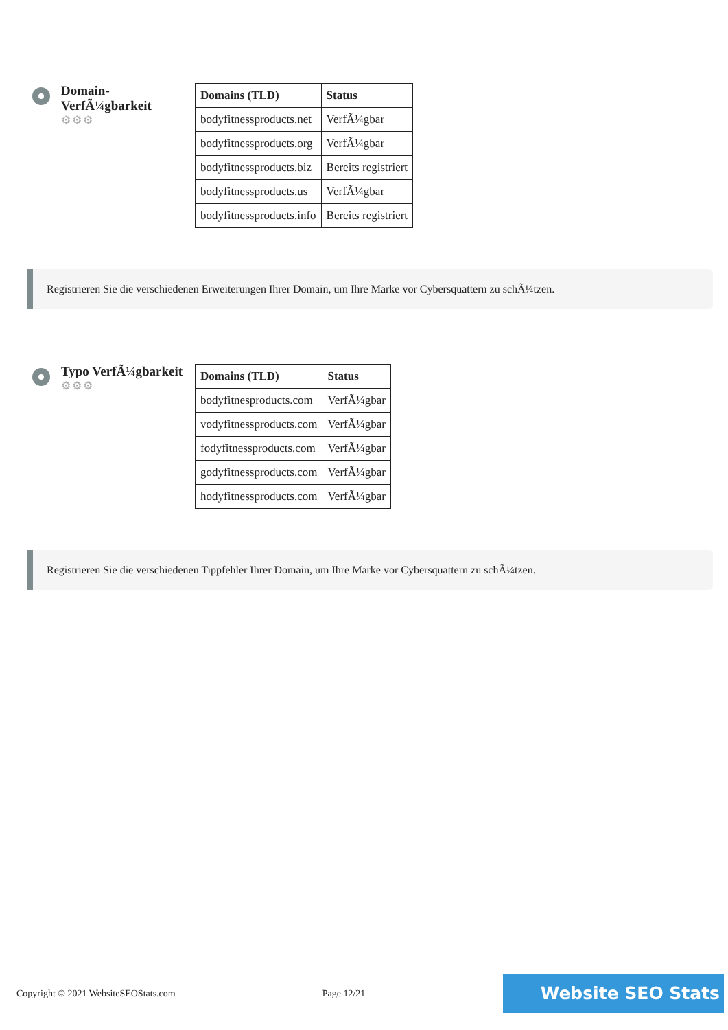Domain-VerfÃ¼gbarkeit
⚙⚙⚙
| Domains (TLD) | Status |
| --- | --- |
| bodyfitnessproducts.net | VerfÃ¼gbar |
| bodyfitnessproducts.org | VerfÃ¼gbar |
| bodyfitnessproducts.biz | Bereits registriert |
| bodyfitnessproducts.us | VerfÃ¼gbar |
| bodyfitnessproducts.info | Bereits registriert |
Registrieren Sie die verschiedenen Erweiterungen Ihrer Domain, um Ihre Marke vor Cybersquattern zu schÃ¼tzen.
Typo VerfÃ¼gbarkeit
⚙⚙⚙
| Domains (TLD) | Status |
| --- | --- |
| bodyfitnesproducts.com | VerfÃ¼gbar |
| vodyfitnessproducts.com | VerfÃ¼gbar |
| fodyfitnessproducts.com | VerfÃ¼gbar |
| godyfitnessproducts.com | VerfÃ¼gbar |
| hodyfitnessproducts.com | VerfÃ¼gbar |
Registrieren Sie die verschiedenen Tippfehler Ihrer Domain, um Ihre Marke vor Cybersquattern zu schÃ¼tzen.
Copyright © 2021 WebsiteSEOStats.com Page 12/21
Website SEO Stats